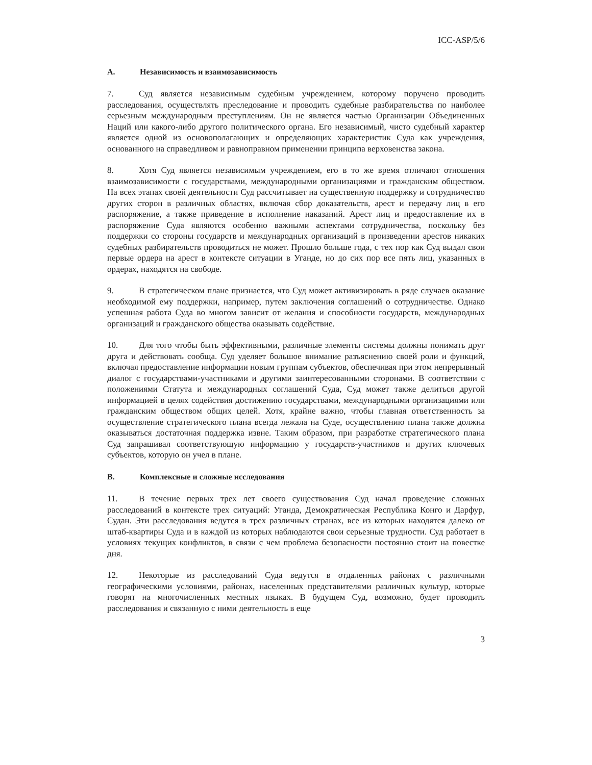ICC-ASP/5/6
A. Независимость и взаимозависимость
7. Суд является независимым судебным учреждением, которому поручено проводить расследования, осуществлять преследование и проводить судебные разбирательства по наиболее серьезным международным преступлениям. Он не является частью Организации Объединенных Наций или какого-либо другого политического органа. Его независимый, чисто судебный характер является одной из основополагающих и определяющих характеристик Суда как учреждения, основанного на справедливом и равноправном применении принципа верховенства закона.
8. Хотя Суд является независимым учреждением, его в то же время отличают отношения взаимозависимости с государствами, международными организациями и гражданским обществом. На всех этапах своей деятельности Суд рассчитывает на существенную поддержку и сотрудничество других сторон в различных областях, включая сбор доказательств, арест и передачу лиц в его распоряжение, а также приведение в исполнение наказаний. Арест лиц и предоставление их в распоряжение Суда являются особенно важными аспектами сотрудничества, поскольку без поддержки со стороны государств и международных организаций в произведении арестов никаких судебных разбирательств проводиться не может. Прошло больше года, с тех пор как Суд выдал свои первые ордера на арест в контексте ситуации в Уганде, но до сих пор все пять лиц, указанных в ордерах, находятся на свободе.
9. В стратегическом плане признается, что Суд может активизировать в ряде случаев оказание необходимой ему поддержки, например, путем заключения соглашений о сотрудничестве. Однако успешная работа Суда во многом зависит от желания и способности государств, международных организаций и гражданского общества оказывать содействие.
10. Для того чтобы быть эффективными, различные элементы системы должны понимать друг друга и действовать сообща. Суд уделяет большое внимание разъяснению своей роли и функций, включая предоставление информации новым группам субъектов, обеспечивая при этом непрерывный диалог с государствами-участниками и другими заинтересованными сторонами. В соответствии с положениями Статута и международных соглашений Суда, Суд может также делиться другой информацией в целях содействия достижению государствами, международными организациями или гражданским обществом общих целей. Хотя, крайне важно, чтобы главная ответственность за осуществление стратегического плана всегда лежала на Суде, осуществлению плана также должна оказываться достаточная поддержка извне. Таким образом, при разработке стратегического плана Суд запрашивал соответствующую информацию у государств-участников и других ключевых субъектов, которую он учел в плане.
B. Комплексные и сложные исследования
11. В течение первых трех лет своего существования Суд начал проведение сложных расследований в контексте трех ситуаций: Уганда, Демократическая Республика Конго и Дарфур, Судан. Эти расследования ведутся в трех различных странах, все из которых находятся далеко от штаб-квартиры Суда и в каждой из которых наблюдаются свои серьезные трудности. Суд работает в условиях текущих конфликтов, в связи с чем проблема безопасности постоянно стоит на повестке дня.
12. Некоторые из расследований Суда ведутся в отдаленных районах с различными географическими условиями, районах, населенных представителями различных культур, которые говорят на многочисленных местных языках. В будущем Суд, возможно, будет проводить расследования и связанную с ними деятельность в еще
3